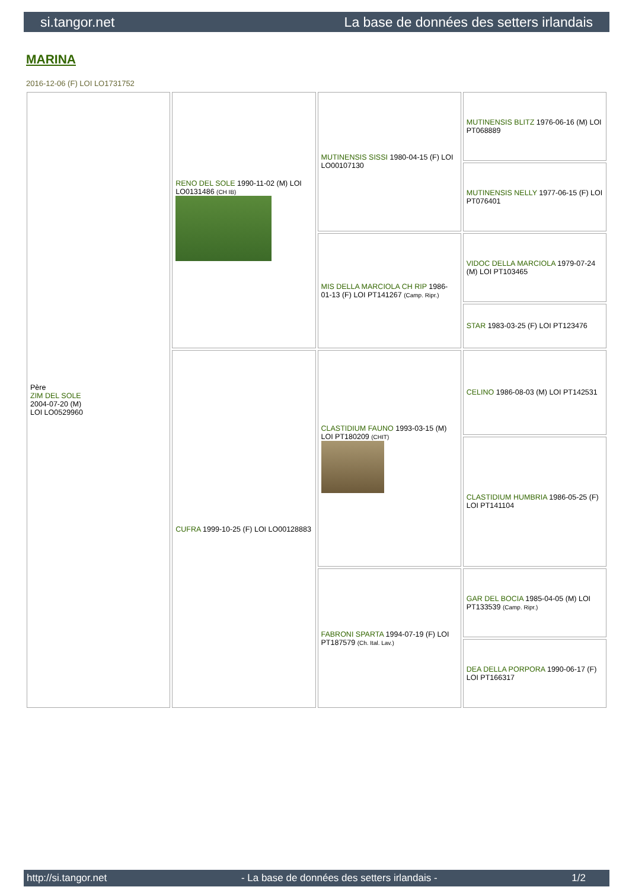si.tangor.net La base de données des setters irlandais
MARINA
2016-12-06 (F) LOI LO1731752
| Père ZIM DEL SOLE 2004-07-20 (M) LOI LO0529960 | RENO DEL SOLE 1990-11-02 (M) LOI LO0131486 (CH IB) | MUTINENSIS SISSI 1980-04-15 (F) LOI LO00107130 | MUTINENSIS BLITZ 1976-06-16 (M) LOI PT068889 |
| | | | MUTINENSIS NELLY 1977-06-15 (F) LOI PT076401 |
| | | MIS DELLA MARCIOLA CH RIP 1986-01-13 (F) LOI PT141267 (Camp. Ripr.) | VIDOC DELLA MARCIOLA 1979-07-24 (M) LOI PT103465 |
| | | | STAR 1983-03-25 (F) LOI PT123476 |
| | CUFRA 1999-10-25 (F) LOI LO00128883 | CLASTIDIUM FAUNO 1993-03-15 (M) LOI PT180209 (CHIT) | CELINO 1986-08-03 (M) LOI PT142531 |
| | | | CLASTIDIUM HUMBRIA 1986-05-25 (F) LOI PT141104 |
| | | FABRONI SPARTA 1994-07-19 (F) LOI PT187579 (Ch. Ital. Lav.) | GAR DEL BOCIA 1985-04-05 (M) LOI PT133539 (Camp. Ripr.) |
| | | | DEA DELLA PORPORA 1990-06-17 (F) LOI PT166317 |
http://si.tangor.net - La base de données des setters irlandais - 1/2